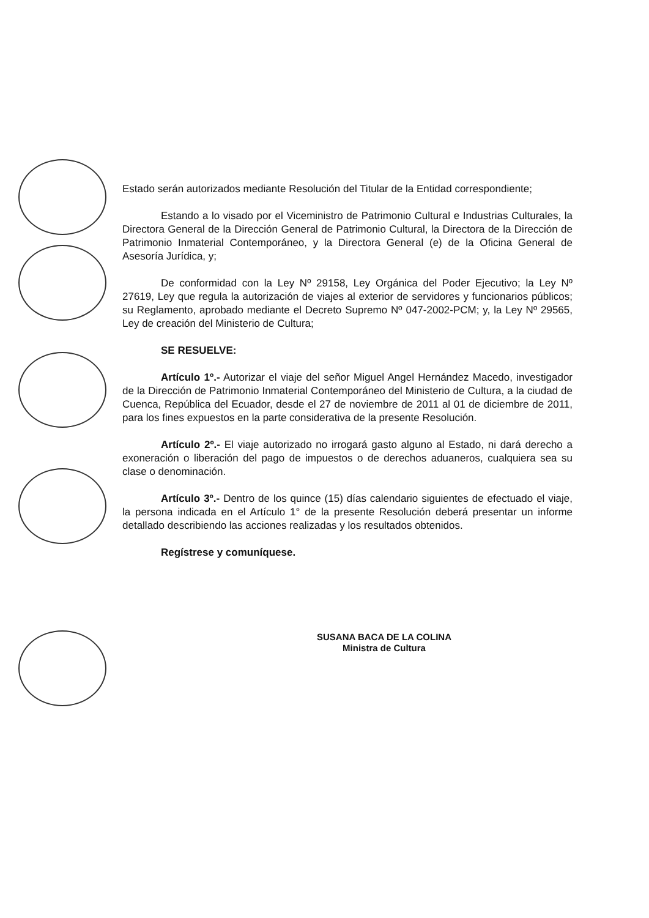Estado serán autorizados mediante Resolución del Titular de la Entidad correspondiente;
Estando a lo visado por el Viceministro de Patrimonio Cultural e Industrias Culturales, la Directora General de la Dirección General de Patrimonio Cultural, la Directora de la Dirección de Patrimonio Inmaterial Contemporáneo, y la Directora General (e) de la Oficina General de Asesoría Jurídica, y;
De conformidad con la Ley Nº 29158, Ley Orgánica del Poder Ejecutivo; la Ley Nº 27619, Ley que regula la autorización de viajes al exterior de servidores y funcionarios públicos; su Reglamento, aprobado mediante el Decreto Supremo Nº 047-2002-PCM; y, la Ley Nº 29565, Ley de creación del Ministerio de Cultura;
SE RESUELVE:
Artículo 1º.- Autorizar el viaje del señor Miguel Angel Hernández Macedo, investigador de la Dirección de Patrimonio Inmaterial Contemporáneo del Ministerio de Cultura, a la ciudad de Cuenca, República del Ecuador, desde el 27 de noviembre de 2011 al 01 de diciembre de 2011, para los fines expuestos en la parte considerativa de la presente Resolución.
Artículo 2º.- El viaje autorizado no irrogará gasto alguno al Estado, ni dará derecho a exoneración o liberación del pago de impuestos o de derechos aduaneros, cualquiera sea su clase o denominación.
Artículo 3º.- Dentro de los quince (15) días calendario siguientes de efectuado el viaje, la persona indicada en el Artículo 1° de la presente Resolución deberá presentar un informe detallado describiendo las acciones realizadas y los resultados obtenidos.
Regístrese y comuníquese.
SUSANA BACA DE LA COLINA
Ministra de Cultura